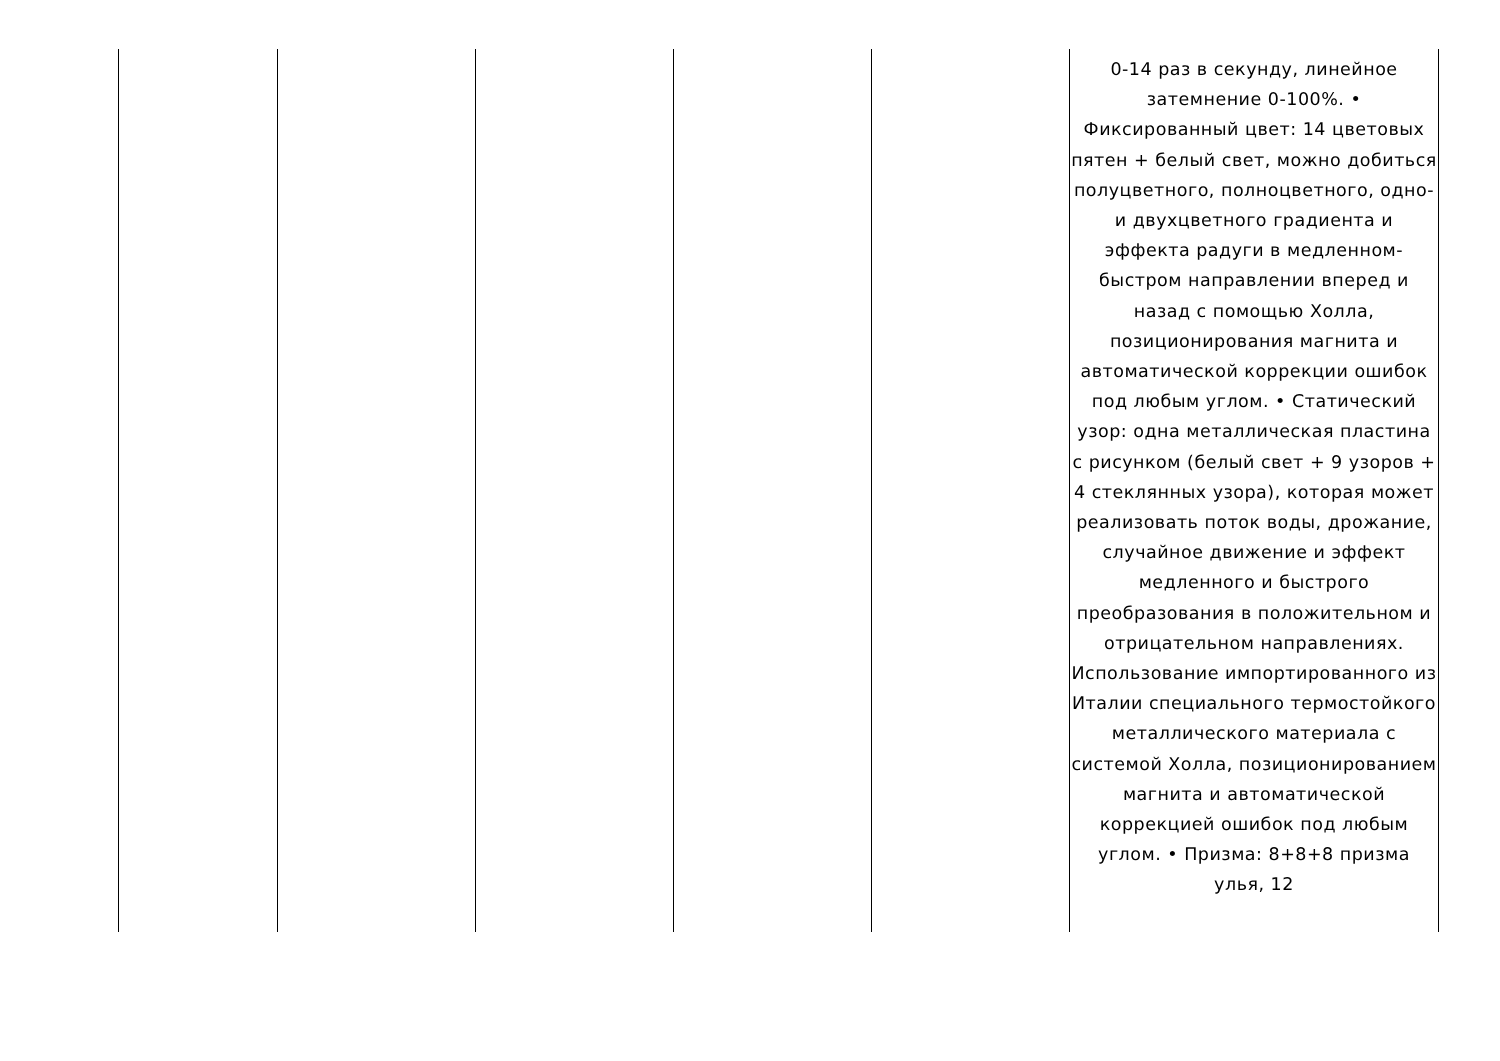| | | | | | 0-14 раз в секунду, линейное затемнение 0-100%. • Фиксированный цвет: 14 цветовых пятен + белый свет, можно добиться полуцветного, полноцветного, одно- и двухцветного градиента и эффекта радуги в медленном-быстром направлении вперед и назад с помощью Холла, позиционирования магнита и автоматической коррекции ошибок под любым углом. • Статический узор: одна металлическая пластина с рисунком (белый свет + 9 узоров + 4 стеклянных узора), которая может реализовать поток воды, дрожание, случайное движение и эффект медленного и быстрого преобразования в положительном и отрицательном направлениях. Использование импортированного из Италии специального термостойкого металлического материала с системой Холла, позиционированием магнита и автоматической коррекцией ошибок под любым углом. • Призма: 8+8+8 призма улья, 12 |